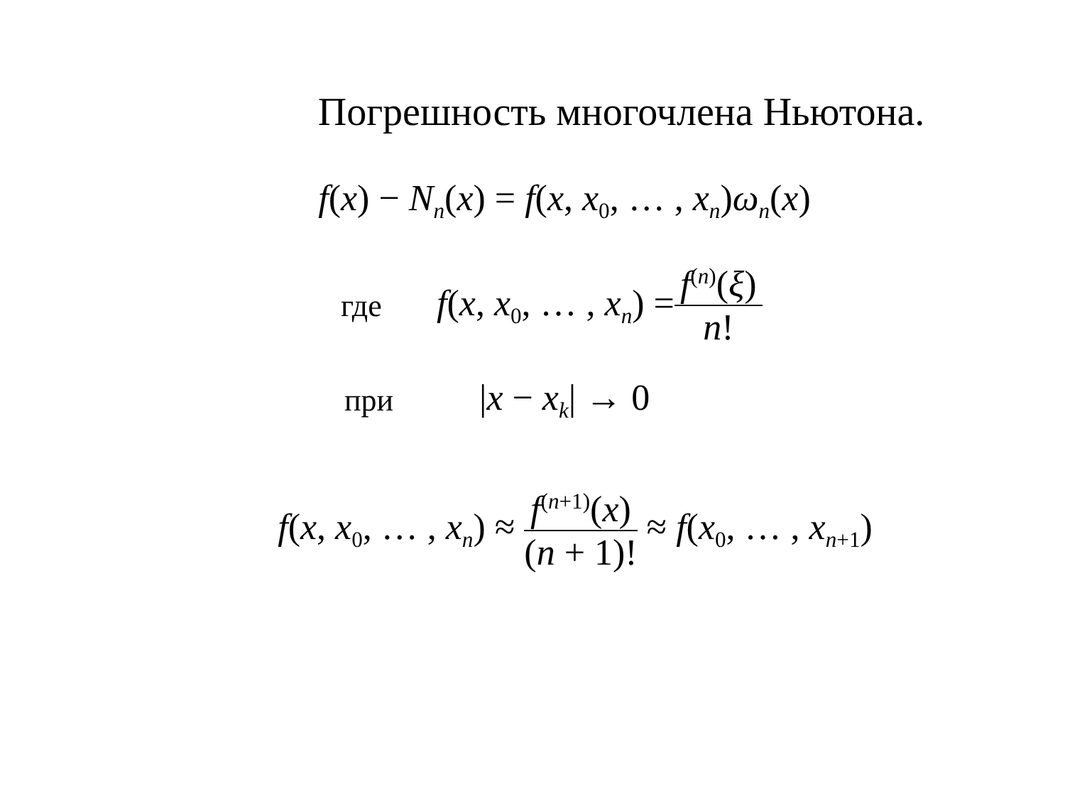Погрешность многочлена Ньютона.
f(x) − N<sub>n</sub>(x) = f(x, x<sub>0</sub>, … , x<sub>n</sub>)ω<sub>n</sub>(x)
где f(x, x<sub>0</sub>, … , x<sub>n</sub>) = f<sup>(n)</sup>(ξ) n!
при |x − x<sub>k</sub>| → 0
f(x, x<sub>0</sub>, … , x<sub>n</sub>) ≈ f<sup>(n+1)</sup>(x) (n + 1)! ≈ f(x<sub>0</sub>, … , x<sub>n+1</sub>)